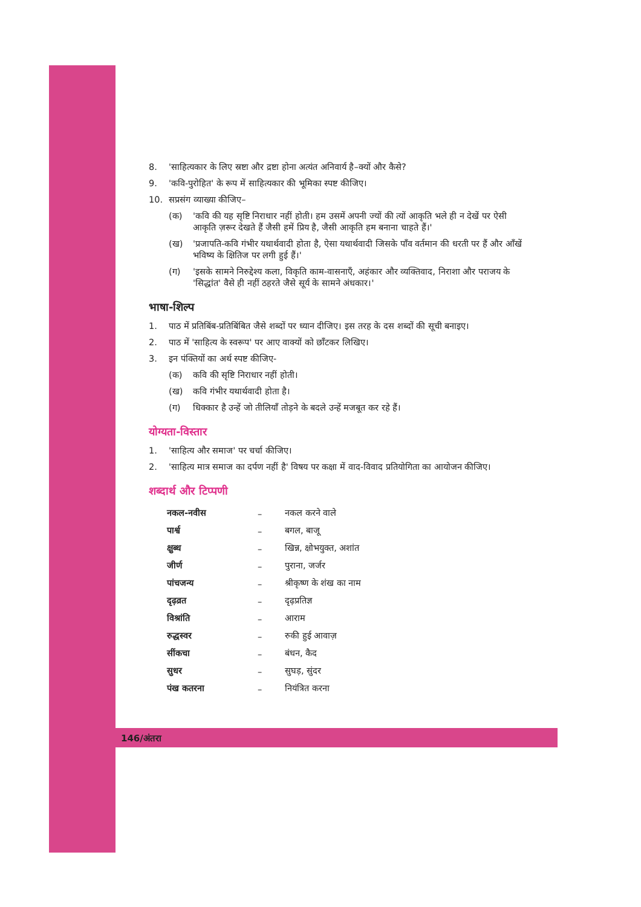8. 'साहित्यकार के लिए स्रष्टा और द्रष्टा होना अत्यंत अनिवार्य है–क्यों और कैसे?
9. 'कवि-पुरोहित' के रूप में साहित्यकार की भूमिका स्पष्ट कीजिए।
10. सप्रसंग व्याख्या कीजिए–
(क) 'कवि की यह सृष्टि निराधार नहीं होती। हम उसमें अपनी ज्यों की त्यों आकृति भले ही न देखें पर ऐसी आकृति ज़रूर देखते हैं जैसी हमें प्रिय है, जैसी आकृति हम बनाना चाहते हैं।'
(ख) 'प्रजापति-कवि गंभीर यथार्थवादी होता है, ऐसा यथार्थवादी जिसके पाँव वर्तमान की धरती पर हैं और आँखें भविष्य के क्षितिज पर लगी हुई हैं।'
(ग) 'इसके सामने निरुद्देश्य कला, विकृति काम-वासनाएँ, अहंकार और व्यक्तिवाद, निराशा और पराजय के 'सिद्धांत' वैसे ही नहीं ठहरते जैसे सूर्य के सामने अंधकार।'
भाषा-शिल्प
1. पाठ में प्रतिबिंब-प्रतिबिंबित जैसे शब्दों पर ध्यान दीजिए। इस तरह के दस शब्दों की सूची बनाइए।
2. पाठ में 'साहित्य के स्वरूप' पर आए वाक्यों को छाँटकर लिखिए।
3. इन पंक्तियों का अर्थ स्पष्ट कीजिए-
(क) कवि की सृष्टि निराधार नहीं होती।
(ख) कवि गंभीर यथार्थवादी होता है।
(ग) धिक्कार है उन्हें जो तीलियाँ तोड़ने के बदले उन्हें मजबूत कर रहे हैं।
योग्यता-विस्तार
1. 'साहित्य और समाज' पर चर्चा कीजिए।
2. 'साहित्य मात्र समाज का दर्पण नहीं है' विषय पर कक्षा में वाद-विवाद प्रतियोगिता का आयोजन कीजिए।
शब्दार्थ और टिप्पणी
| नकल-नवीस | – | नकल करने वाले |
| पार्श्व | – | बगल, बाजू |
| क्षुब्ध | – | खिन्न, क्षोभयुक्त, अशांत |
| जीर्ण | – | पुराना, जर्जर |
| पांचजन्य | – | श्रीकृष्ण के शंख का नाम |
| दृढ़व्रत | – | दृढ़प्रतिज्ञ |
| विश्रांति | – | आराम |
| रुद्धस्वर | – | रुकी हुई आवाज़ |
| सींकचा | – | बंधन, कैद |
| सुधर | – | सुघड़, सुंदर |
| पंख कतरना | – | नियंत्रित करना |
146/अंतरा